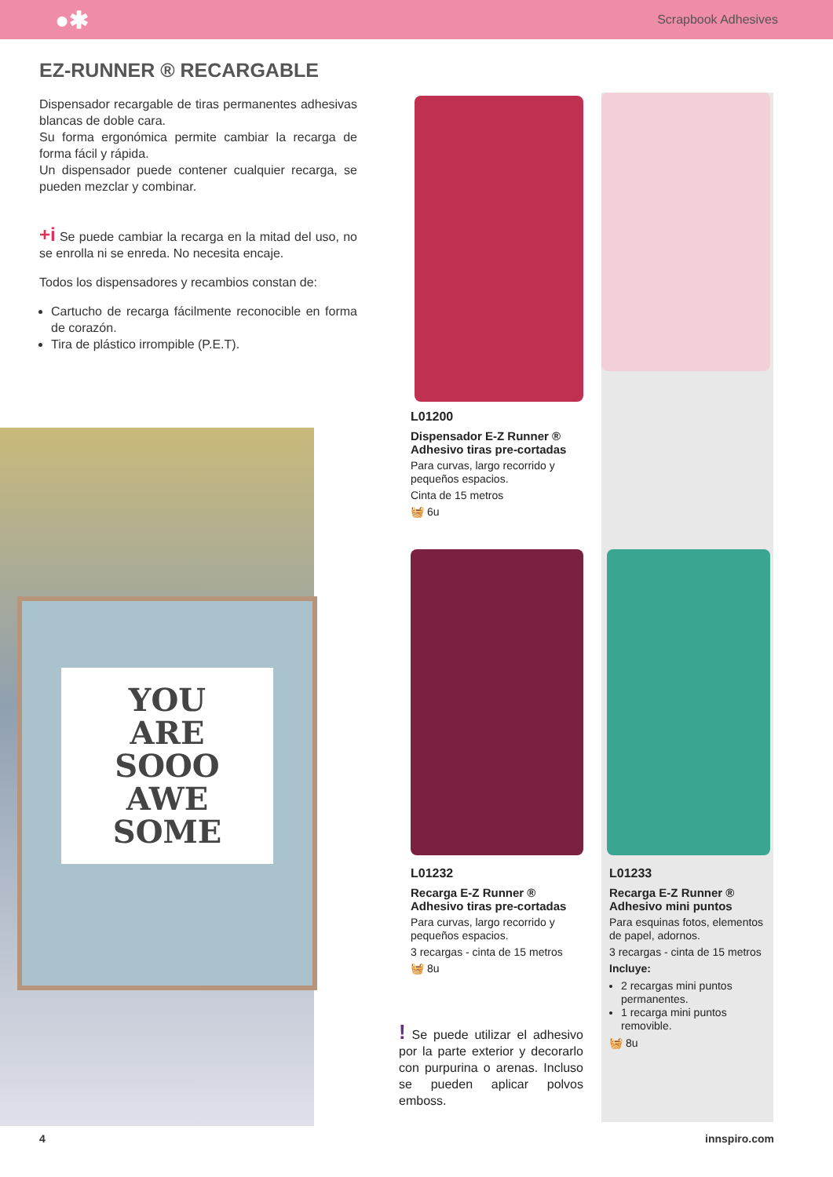●✱ Scrapbook Adhesives
EZ-RUNNER ® RECARGABLE
Dispensador recargable de tiras permanentes adhesivas blancas de doble cara.
Su forma ergonómica permite cambiar la recarga de forma fácil y rápida.
Un dispensador puede contener cualquier recarga, se pueden mezclar y combinar.
+i Se puede cambiar la recarga en la mitad del uso, no se enrolla ni se enreda. No necesita encaje.
Todos los dispensadores y recambios constan de:
Cartucho de recarga fácilmente reconocible en forma de corazón.
Tira de plástico irrompible (P.E.T).
YOU
ARE
SOOO
AWE
SOME
L01200
Dispensador E-Z Runner ®
Adhesivo tiras pre-cortadas
Para curvas, largo recorrido y pequeños espacios.
Cinta de 15 metros
🧺 6u
L01232
Recarga E-Z Runner ®
Adhesivo tiras pre-cortadas
Para curvas, largo recorrido y pequeños espacios.
3 recargas - cinta de 15 metros
🧺 8u
L01233
Recarga E-Z Runner ®
Adhesivo mini puntos
Para esquinas fotos, elementos de papel, adornos.
3 recargas - cinta de 15 metros
Incluye:
2 recargas mini puntos permanentes.
1 recarga mini puntos removible.
🧺 8u
! Se puede utilizar el adhesivo por la parte exterior y decorarlo con purpurina o arenas. Incluso se pueden aplicar polvos emboss.
4 innspiro.com